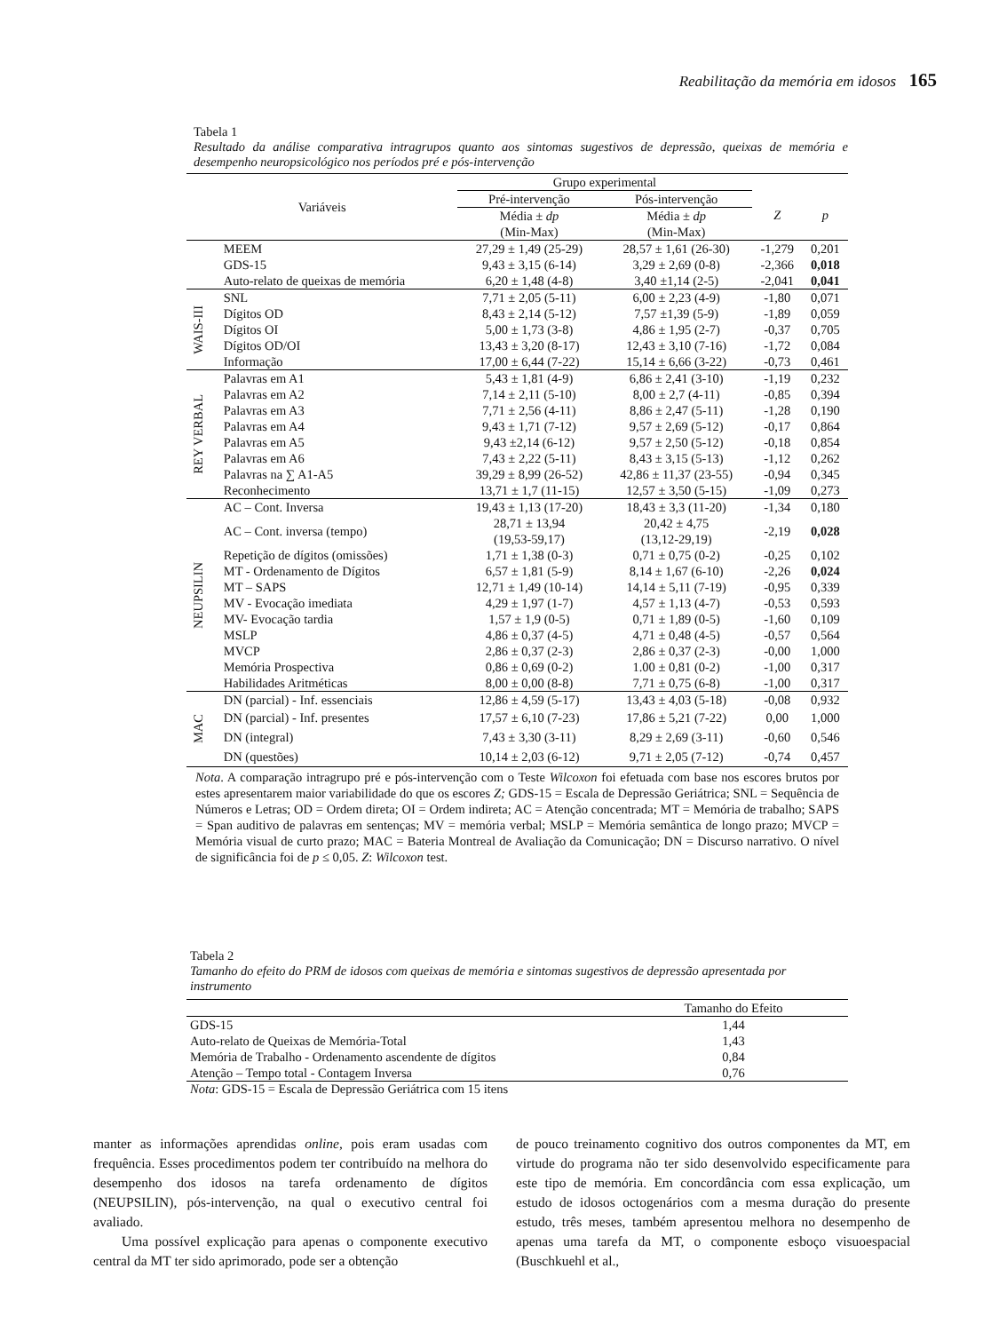Reabilitação da memória em idosos 165
Tabela 1
Resultado da análise comparativa intragrupos quanto aos sintomas sugestivos de depressão, queixas de memória e desempenho neuropsicológico nos períodos pré e pós-intervenção
| Variáveis | | Grupo experimental | | | |
| --- | --- | --- | --- | --- | --- |
| | | Pré-intervenção | Pós-intervenção | Z | p |
| | | Média ± dp | Média ± dp | | |
| | | (Min-Max) | (Min-Max) | | |
| | MEEM | 27,29 ± 1,49 (25-29) | 28,57 ± 1,61 (26-30) | -1,279 | 0,201 |
| | GDS-15 | 9,43 ± 3,15 (6-14) | 3,29 ± 2,69 (0-8) | -2,366 | 0,018 |
| | Auto-relato de queixas de memória | 6,20 ± 1,48 (4-8) | 3,40 ±1,14 (2-5) | -2,041 | 0,041 |
| WAIS-III | SNL | 7,71 ± 2,05 (5-11) | 6,00 ± 2,23 (4-9) | -1,80 | 0,071 |
| | Dígitos OD | 8,43 ± 2,14 (5-12) | 7,57 ±1,39 (5-9) | -1,89 | 0,059 |
| | Dígitos OI | 5,00 ± 1,73 (3-8) | 4,86 ± 1,95 (2-7) | -0,37 | 0,705 |
| | Dígitos OD/OI | 13,43 ± 3,20 (8-17) | 12,43 ± 3,10 (7-16) | -1,72 | 0,084 |
| | Informação | 17,00 ± 6,44 (7-22) | 15,14 ± 6,66 (3-22) | -0,73 | 0,461 |
| REY VERBAL | Palavras em A1 | 5,43 ± 1,81 (4-9) | 6,86 ± 2,41 (3-10) | -1,19 | 0,232 |
| | Palavras em A2 | 7,14 ± 2,11 (5-10) | 8,00 ± 2,7 (4-11) | -0,85 | 0,394 |
| | Palavras em A3 | 7,71 ± 2,56 (4-11) | 8,86 ± 2,47 (5-11) | -1,28 | 0,190 |
| | Palavras em A4 | 9,43 ± 1,71 (7-12) | 9,57 ± 2,69 (5-12) | -0,17 | 0,864 |
| | Palavras em A5 | 9,43 ±2,14 (6-12) | 9,57 ± 2,50 (5-12) | -0,18 | 0,854 |
| | Palavras em A6 | 7,43 ± 2,22 (5-11) | 8,43 ± 3,15 (5-13) | -1,12 | 0,262 |
| | Palavras na ∑ A1-A5 | 39,29 ± 8,99 (26-52) | 42,86 ± 11,37 (23-55) | -0,94 | 0,345 |
| | Reconhecimento | 13,71 ± 1,7 (11-15) | 12,57 ± 3,50 (5-15) | -1,09 | 0,273 |
| NEUPSILIN | AC – Cont. Inversa | 19,43 ± 1,13 (17-20) | 18,43 ± 3,3 (11-20) | -1,34 | 0,180 |
| | AC – Cont. inversa (tempo) | 28,71 ± 13,94 (19,53-59,17) | 20,42 ± 4,75 (13,12-29,19) | -2,19 | 0,028 |
| | Repetição de dígitos (omissões) | 1,71 ± 1,38 (0-3) | 0,71 ± 0,75 (0-2) | -0,25 | 0,102 |
| | MT - Ordenamento de Dígitos | 6,57 ± 1,81 (5-9) | 8,14 ± 1,67 (6-10) | -2,26 | 0,024 |
| | MT – SAPS | 12,71 ± 1,49 (10-14) | 14,14 ± 5,11 (7-19) | -0,95 | 0,339 |
| | MV - Evocação imediata | 4,29 ± 1,97 (1-7) | 4,57 ± 1,13 (4-7) | -0,53 | 0,593 |
| | MV- Evocação tardia | 1,57 ± 1,9 (0-5) | 0,71 ± 1,89 (0-5) | -1,60 | 0,109 |
| | MSLP | 4,86 ± 0,37 (4-5) | 4,71 ± 0,48 (4-5) | -0,57 | 0,564 |
| | MVCP | 2,86 ± 0,37 (2-3) | 2,86 ± 0,37 (2-3) | -0,00 | 1,000 |
| | Memória Prospectiva | 0,86 ± 0,69 (0-2) | 1.00 ± 0,81 (0-2) | -1,00 | 0,317 |
| | Habilidades Aritméticas | 8,00 ± 0,00 (8-8) | 7,71 ± 0,75 (6-8) | -1,00 | 0,317 |
| MAC | DN (parcial) - Inf. essenciais | 12,86 ± 4,59 (5-17) | 13,43 ± 4,03 (5-18) | -0,08 | 0,932 |
| | DN (parcial) - Inf. presentes | 17,57 ± 6,10 (7-23) | 17,86 ± 5,21 (7-22) | 0,00 | 1,000 |
| | DN (integral) | 7,43 ± 3,30 (3-11) | 8,29 ± 2,69 (3-11) | -0,60 | 0,546 |
| | DN (questões) | 10,14 ± 2,03 (6-12) | 9,71 ± 2,05 (7-12) | -0,74 | 0,457 |
Nota. A comparação intragrupo pré e pós-intervenção com o Teste Wilcoxon foi efetuada com base nos escores brutos por estes apresentarem maior variabilidade do que os escores Z; GDS-15 = Escala de Depressão Geriátrica; SNL = Sequência de Números e Letras; OD = Ordem direta; OI = Ordem indireta; AC = Atenção concentrada; MT = Memória de trabalho; SAPS = Span auditivo de palavras em sentenças; MV = memória verbal; MSLP = Memória semântica de longo prazo; MVCP = Memória visual de curto prazo; MAC = Bateria Montreal de Avaliação da Comunicação; DN = Discurso narrativo. O nível de significância foi de p ≤ 0,05. Z: Wilcoxon test.
Tabela 2
Tamanho do efeito do PRM de idosos com queixas de memória e sintomas sugestivos de depressão apresentada por instrumento
| | Tamanho do Efeito |
| GDS-15 | 1,44 |
| Auto-relato de Queixas de Memória-Total | 1,43 |
| Memória de Trabalho - Ordenamento ascendente de dígitos | 0,84 |
| Atenção – Tempo total - Contagem Inversa | 0,76 |
Nota: GDS-15 = Escala de Depressão Geriátrica com 15 itens
manter as informações aprendidas online, pois eram usadas com frequência. Esses procedimentos podem ter contribuído na melhora do desempenho dos idosos na tarefa ordenamento de dígitos (NEUPSILIN), pós-intervenção, na qual o executivo central foi avaliado.
Uma possível explicação para apenas o componente executivo central da MT ter sido aprimorado, pode ser a obtenção
de pouco treinamento cognitivo dos outros componentes da MT, em virtude do programa não ter sido desenvolvido especificamente para este tipo de memória. Em concordância com essa explicação, um estudo de idosos octogenários com a mesma duração do presente estudo, três meses, também apresentou melhora no desempenho de apenas uma tarefa da MT, o componente esboço visuoespacial (Buschkuehl et al.,